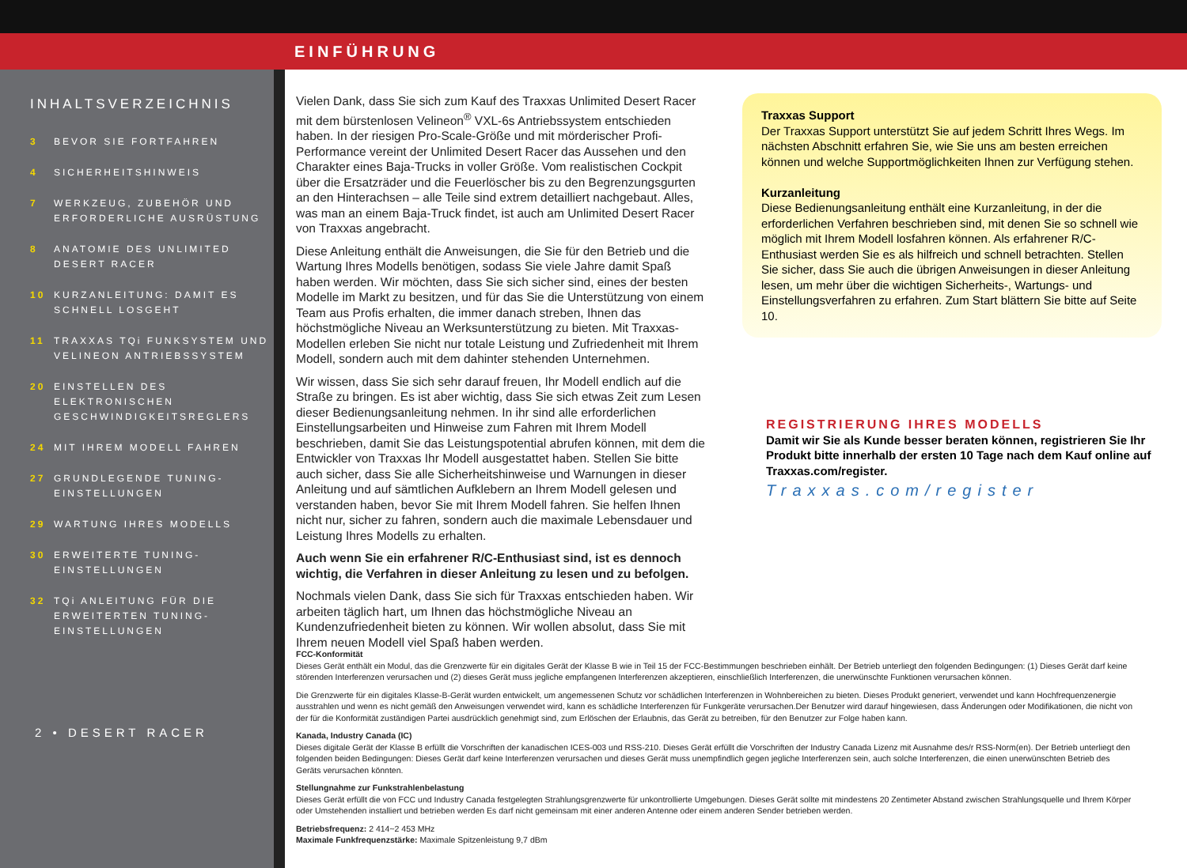EINFÜHRUNG
INHALTSVERZEICHNIS
3 BEVOR SIE FORTFAHREN
4 SICHERHEITSHINWEIS
7 WERKZEUG, ZUBEHÖR UND ERFORDERLICHE AUSRÜSTUNG
8 ANATOMIE DES UNLIMITED DESERT RACER
10 KURZANLEITUNG: DAMIT ES SCHNELL LOSGEHT
11 TRAXXAS TQi FUNKSYSTEM UND VELINEON ANTRIEBSSYSTEM
20 EINSTELLEN DES ELEKTRONISCHEN GESCHWINDIGKEITSREGLERS
24 MIT IHREM MODELL FAHREN
27 GRUNDLEGENDE TUNING-EINSTELLUNGEN
29 WARTUNG IHRES MODELLS
30 ERWEITERTE TUNING-EINSTELLUNGEN
32 TQi ANLEITUNG FÜR DIE ERWEITERTEN TUNING-EINSTELLUNGEN
2 • DESERT RACER
Vielen Dank, dass Sie sich zum Kauf des Traxxas Unlimited Desert Racer mit dem bürstenlosen Velineon<sup>®</sup> VXL-6s Antriebssystem entschieden haben. In der riesigen Pro-Scale-Größe und mit mörderischer Profi-Performance vereint der Unlimited Desert Racer das Aussehen und den Charakter eines Baja-Trucks in voller Größe. Vom realistischen Cockpit über die Ersatzräder und die Feuerlöscher bis zu den Begrenzungsgurten an den Hinterachsen – alle Teile sind extrem detailliert nachgebaut. Alles, was man an einem Baja-Truck findet, ist auch am Unlimited Desert Racer von Traxxas angebracht.
Diese Anleitung enthält die Anweisungen, die Sie für den Betrieb und die Wartung Ihres Modells benötigen, sodass Sie viele Jahre damit Spaß haben werden. Wir möchten, dass Sie sich sicher sind, eines der besten Modelle im Markt zu besitzen, und für das Sie die Unterstützung von einem Team aus Profis erhalten, die immer danach streben, Ihnen das höchstmögliche Niveau an Werksunterstützung zu bieten. Mit Traxxas-Modellen erleben Sie nicht nur totale Leistung und Zufriedenheit mit Ihrem Modell, sondern auch mit dem dahinter stehenden Unternehmen.
Wir wissen, dass Sie sich sehr darauf freuen, Ihr Modell endlich auf die Straße zu bringen. Es ist aber wichtig, dass Sie sich etwas Zeit zum Lesen dieser Bedienungsanleitung nehmen. In ihr sind alle erforderlichen Einstellungsarbeiten und Hinweise zum Fahren mit Ihrem Modell beschrieben, damit Sie das Leistungspotential abrufen können, mit dem die Entwickler von Traxxas Ihr Modell ausgestattet haben. Stellen Sie bitte auch sicher, dass Sie alle Sicherheitshinweise und Warnungen in dieser Anleitung und auf sämtlichen Aufklebern an Ihrem Modell gelesen und verstanden haben, bevor Sie mit Ihrem Modell fahren. Sie helfen Ihnen nicht nur, sicher zu fahren, sondern auch die maximale Lebensdauer und Leistung Ihres Modells zu erhalten.
Auch wenn Sie ein erfahrener R/C-Enthusiast sind, ist es dennoch wichtig, die Verfahren in dieser Anleitung zu lesen und zu befolgen.
Nochmals vielen Dank, dass Sie sich für Traxxas entschieden haben. Wir arbeiten täglich hart, um Ihnen das höchstmögliche Niveau an Kundenzufriedenheit bieten zu können. Wir wollen absolut, dass Sie mit Ihrem neuen Modell viel Spaß haben werden.
Traxxas Support
Der Traxxas Support unterstützt Sie auf jedem Schritt Ihres Wegs. Im nächsten Abschnitt erfahren Sie, wie Sie uns am besten erreichen können und welche Supportmöglichkeiten Ihnen zur Verfügung stehen.
Kurzanleitung
Diese Bedienungsanleitung enthält eine Kurzanleitung, in der die erforderlichen Verfahren beschrieben sind, mit denen Sie so schnell wie möglich mit Ihrem Modell losfahren können. Als erfahrener R/C-Enthusiast werden Sie es als hilfreich und schnell betrachten. Stellen Sie sicher, dass Sie auch die übrigen Anweisungen in dieser Anleitung lesen, um mehr über die wichtigen Sicherheits-, Wartungs- und Einstellungsverfahren zu erfahren. Zum Start blättern Sie bitte auf Seite 10.
REGISTRIERUNG IHRES MODELLS
Damit wir Sie als Kunde besser beraten können, registrieren Sie Ihr Produkt bitte innerhalb der ersten 10 Tage nach dem Kauf online auf Traxxas.com/register.
Traxxas.com/register
FCC-Konformität
Dieses Gerät enthält ein Modul, das die Grenzwerte für ein digitales Gerät der Klasse B wie in Teil 15 der FCC-Bestimmungen beschrieben einhält. Der Betrieb unterliegt den folgenden Bedingungen: (1) Dieses Gerät darf keine störenden Interferenzen verursachen und (2) dieses Gerät muss jegliche empfangenen Interferenzen akzeptieren, einschließlich Interferenzen, die unerwünschte Funktionen verursachen können.
Die Grenzwerte für ein digitales Klasse-B-Gerät wurden entwickelt, um angemessenen Schutz vor schädlichen Interferenzen in Wohnbereichen zu bieten. Dieses Produkt generiert, verwendet und kann Hochfrequenzenergie ausstrahlen und wenn es nicht gemäß den Anweisungen verwendet wird, kann es schädliche Interferenzen für Funkgeräte verursachen.Der Benutzer wird darauf hingewiesen, dass Änderungen oder Modifikationen, die nicht von der für die Konformität zuständigen Partei ausdrücklich genehmigt sind, zum Erlöschen der Erlaubnis, das Gerät zu betreiben, für den Benutzer zur Folge haben kann.
Kanada, Industry Canada (IC)
Dieses digitale Gerät der Klasse B erfüllt die Vorschriften der kanadischen ICES-003 und RSS-210. Dieses Gerät erfüllt die Vorschriften der Industry Canada Lizenz mit Ausnahme des/r RSS-Norm(en). Der Betrieb unterliegt den folgenden beiden Bedingungen: Dieses Gerät darf keine Interferenzen verursachen und dieses Gerät muss unempfindlich gegen jegliche Interferenzen sein, auch solche Interferenzen, die einen unerwünschten Betrieb des Geräts verursachen könnten.
Stellungnahme zur Funkstrahlenbelastung
Dieses Gerät erfüllt die von FCC und Industry Canada festgelegten Strahlungsgrenzwerte für unkontrollierte Umgebungen. Dieses Gerät sollte mit mindestens 20 Zentimeter Abstand zwischen Strahlungsquelle und Ihrem Körper oder Umstehenden installiert und betrieben werden Es darf nicht gemeinsam mit einer anderen Antenne oder einem anderen Sender betrieben werden.
Betriebsfrequenz: 2 414~2 453 MHz
Maximale Funkfrequenzstärke: Maximale Spitzenleistung 9,7 dBm